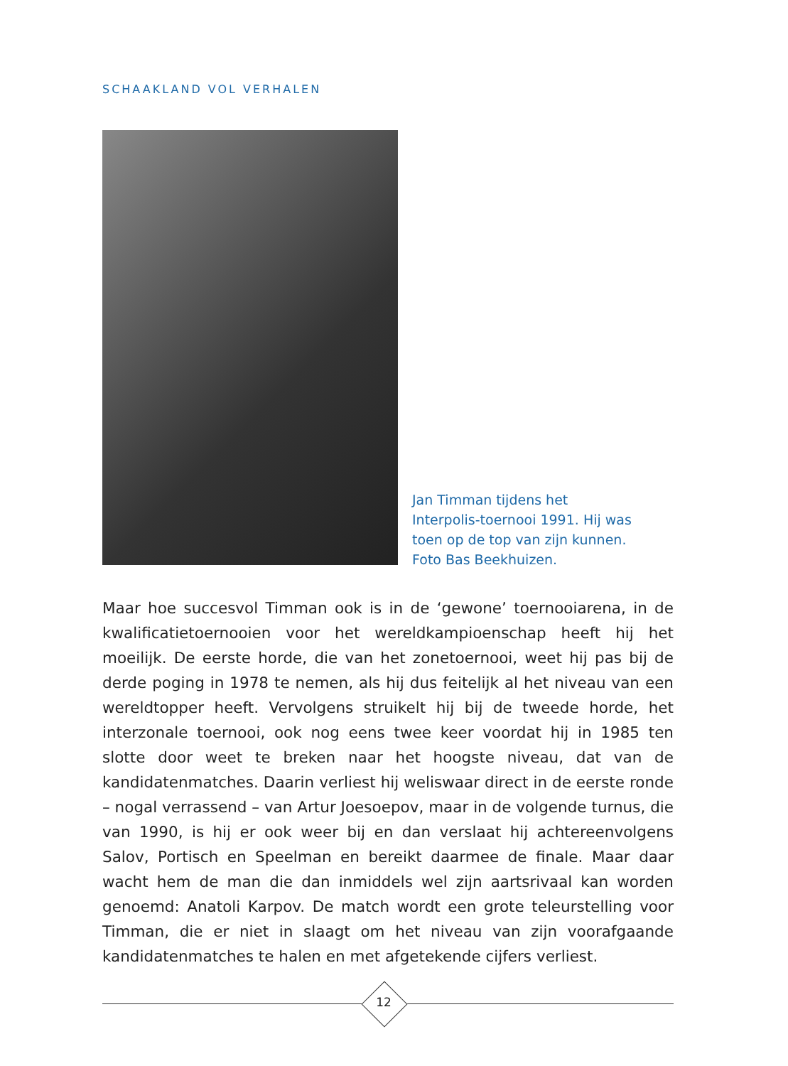SCHAAKLAND VOL VERHALEN
Jan Timman tijdens het Interpolis-toernooi 1991. Hij was toen op de top van zijn kunnen. Foto Bas Beekhuizen.
Maar hoe succesvol Timman ook is in de ‘gewone’ toernooiarena, in de kwalificatietoernooien voor het wereldkampioenschap heeft hij het moeilijk. De eerste horde, die van het zonetoernooi, weet hij pas bij de derde poging in 1978 te nemen, als hij dus feitelijk al het niveau van een wereldtopper heeft. Vervolgens struikelt hij bij de tweede horde, het interzonale toernooi, ook nog eens twee keer voordat hij in 1985 ten slotte door weet te breken naar het hoogste niveau, dat van de kandidatenmatches. Daarin verliest hij weliswaar direct in de eerste ronde – nogal verrassend – van Artur Joesoepov, maar in de volgende turnus, die van 1990, is hij er ook weer bij en dan verslaat hij achtereenvolgens Salov, Portisch en Speelman en bereikt daarmee de finale. Maar daar wacht hem de man die dan inmiddels wel zijn aartsrivaal kan worden genoemd: Anatoli Karpov. De match wordt een grote teleurstelling voor Timman, die er niet in slaagt om het niveau van zijn voorafgaande kandidatenmatches te halen en met afgetekende cijfers verliest.
12